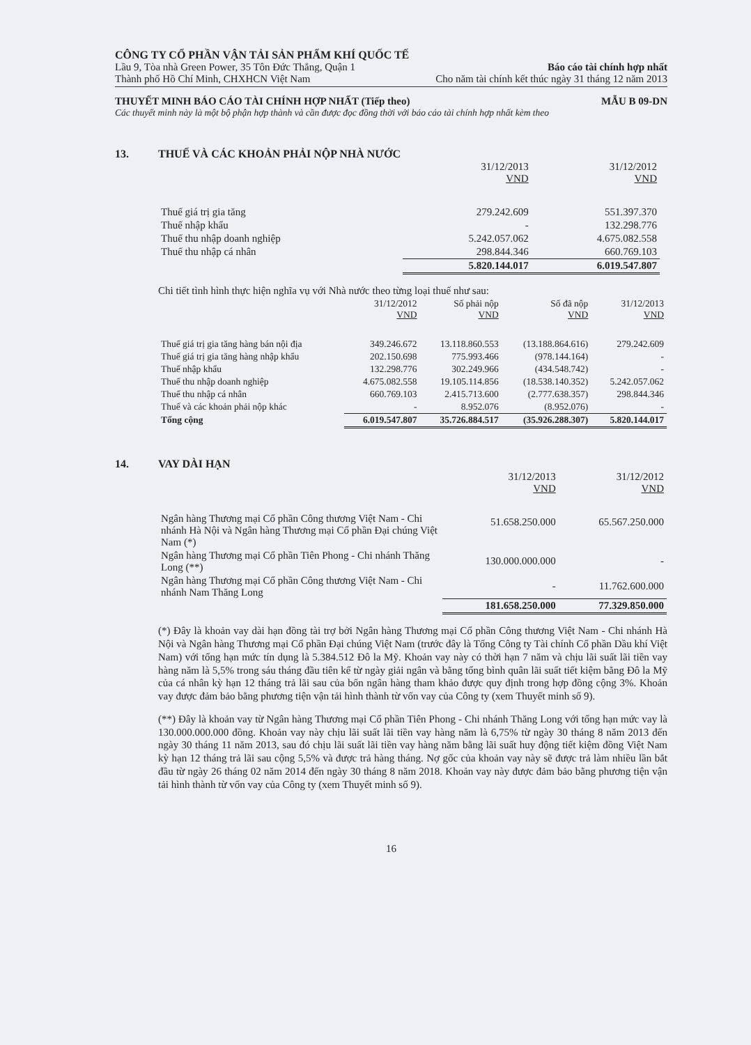CÔNG TY CỔ PHẦN VẬN TẢI SẢN PHẨM KHÍ QUỐC TẾ
Lầu 9, Tòa nhà Green Power, 35 Tôn Đức Thắng, Quận 1 Báo cáo tài chính hợp nhất
Thành phố Hồ Chí Minh, CHXHCN Việt Nam Cho năm tài chính kết thúc ngày 31 tháng 12 năm 2013
THUYẾT MINH BÁO CÁO TÀI CHÍNH HỢP NHẤT (Tiếp theo)
MẪU B 09-DN
Các thuyết minh này là một bộ phận hợp thành và cần được đọc đồng thời với báo cáo tài chính hợp nhất kèm theo
13. THUẾ VÀ CÁC KHOẢN PHẢI NỘP NHÀ NƯỚC
| | 31/12/2013 VND | 31/12/2012 VND |
| --- | --- | --- |
| Thuế giá trị gia tăng | 279.242.609 | 551.397.370 |
| Thuế nhập khẩu | - | 132.298.776 |
| Thuế thu nhập doanh nghiệp | 5.242.057.062 | 4.675.082.558 |
| Thuế thu nhập cá nhân | 298.844.346 | 660.769.103 |
| | 5.820.144.017 | 6.019.547.807 |
Chi tiết tình hình thực hiện nghĩa vụ với Nhà nước theo từng loại thuế như sau:
| | 31/12/2012 VND | Số phải nộp VND | Số đã nộp VND | 31/12/2013 VND |
| --- | --- | --- | --- | --- |
| Thuế giá trị gia tăng hàng bán nội địa | 349.246.672 | 13.118.860.553 | (13.188.864.616) | 279.242.609 |
| Thuế giá trị gia tăng hàng nhập khẩu | 202.150.698 | 775.993.466 | (978.144.164) | - |
| Thuế nhập khẩu | 132.298.776 | 302.249.966 | (434.548.742) | - |
| Thuế thu nhập doanh nghiệp | 4.675.082.558 | 19.105.114.856 | (18.538.140.352) | 5.242.057.062 |
| Thuế thu nhập cá nhân | 660.769.103 | 2.415.713.600 | (2.777.638.357) | 298.844.346 |
| Thuế và các khoản phải nộp khác | - | 8.952.076 | (8.952.076) | - |
| Tổng cộng | 6.019.547.807 | 35.726.884.517 | (35.926.288.307) | 5.820.144.017 |
14. VAY DÀI HẠN
| | 31/12/2013 VND | 31/12/2012 VND |
| --- | --- | --- |
| Ngân hàng Thương mại Cổ phần Công thương Việt Nam - Chi nhánh Hà Nội và Ngân hàng Thương mại Cổ phần Đại chúng Việt Nam (*) | 51.658.250.000 | 65.567.250.000 |
| Ngân hàng Thương mại Cổ phần Tiên Phong - Chi nhánh Thăng Long (**) | 130.000.000.000 | - |
| Ngân hàng Thương mại Cổ phần Công thương Việt Nam - Chi nhánh Nam Thăng Long | - | 11.762.600.000 |
| | 181.658.250.000 | 77.329.850.000 |
(*) Đây là khoản vay dài hạn đồng tài trợ bởi Ngân hàng Thương mại Cổ phần Công thương Việt Nam - Chi nhánh Hà Nội và Ngân hàng Thương mại Cổ phần Đại chúng Việt Nam (trước đây là Tổng Công ty Tài chính Cổ phần Dầu khí Việt Nam) với tổng hạn mức tín dụng là 5.384.512 Đô la Mỹ. Khoản vay này có thời hạn 7 năm và chịu lãi suất lãi tiền vay hàng năm là 5,5% trong sáu tháng đầu tiên kể từ ngày giải ngân và bằng tổng bình quân lãi suất tiết kiệm bằng Đô la Mỹ của cá nhân kỳ hạn 12 tháng trả lãi sau của bốn ngân hàng tham khảo được quy định trong hợp đồng cộng 3%. Khoản vay được đảm bảo bằng phương tiện vận tải hình thành từ vốn vay của Công ty (xem Thuyết minh số 9).
(**) Đây là khoản vay từ Ngân hàng Thương mại Cổ phần Tiên Phong - Chi nhánh Thăng Long với tổng hạn mức vay là 130.000.000.000 đồng. Khoản vay này chịu lãi suất lãi tiền vay hàng năm là 6,75% từ ngày 30 tháng 8 năm 2013 đến ngày 30 tháng 11 năm 2013, sau đó chịu lãi suất lãi tiền vay hàng năm bằng lãi suất huy động tiết kiệm đồng Việt Nam kỳ hạn 12 tháng trả lãi sau cộng 5,5% và được trả hàng tháng. Nợ gốc của khoản vay này sẽ được trả làm nhiều lần bắt đầu từ ngày 26 tháng 02 năm 2014 đến ngày 30 tháng 8 năm 2018. Khoản vay này được đảm bảo bằng phương tiện vận tải hình thành từ vốn vay của Công ty (xem Thuyết minh số 9).
16